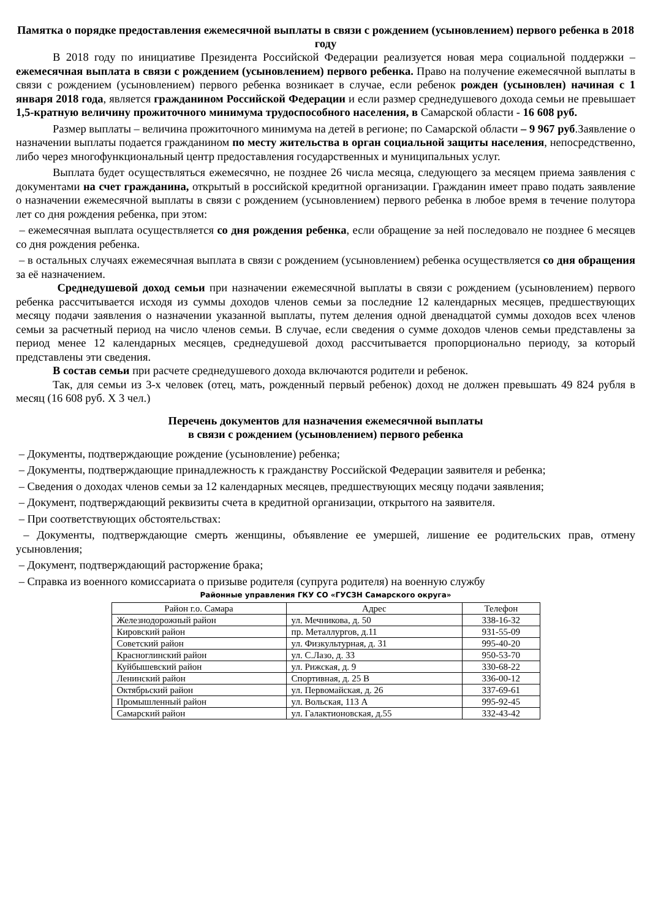Памятка о порядке предоставления ежемесячной выплаты в связи с рождением (усыновлением) первого ребенка в 2018 году
В 2018 году по инициативе Президента Российской Федерации реализуется новая мера социальной поддержки – ежемесячная выплата в связи с рождением (усыновлением) первого ребенка. Право на получение ежемесячной выплаты в связи с рождением (усыновлением) первого ребенка возникает в случае, если ребенок рожден (усыновлен) начиная с 1 января 2018 года, является гражданином Российской Федерации и если размер среднедушевого дохода семьи не превышает 1,5-кратную величину прожиточного минимума трудоспособного населения, в Самарской области - 16 608 руб.
Размер выплаты – величина прожиточного минимума на детей в регионе; по Самарской области – 9 967 руб.Заявление о назначении выплаты подается гражданином по месту жительства в орган социальной защиты населения, непосредственно, либо через многофункциональный центр предоставления государственных и муниципальных услуг.
Выплата будет осуществляться ежемесячно, не позднее 26 числа месяца, следующего за месяцем приема заявления с документами на счет гражданина, открытый в российской кредитной организации. Гражданин имеет право подать заявление о назначении ежемесячной выплаты в связи с рождением (усыновлением) первого ребенка в любое время в течение полутора лет со дня рождения ребенка, при этом:
– ежемесячная выплата осуществляется со дня рождения ребенка, если обращение за ней последовало не позднее 6 месяцев со дня рождения ребенка.
– в остальных случаях ежемесячная выплата в связи с рождением (усыновлением) ребенка осуществляется со дня обращения за её назначением.
Среднедушевой доход семьи при назначении ежемесячной выплаты в связи с рождением (усыновлением) первого ребенка рассчитывается исходя из суммы доходов членов семьи за последние 12 календарных месяцев, предшествующих месяцу подачи заявления о назначении указанной выплаты, путем деления одной двенадцатой суммы доходов всех членов семьи за расчетный период на число членов семьи. В случае, если сведения о сумме доходов членов семьи представлены за период менее 12 календарных месяцев, среднедушевой доход рассчитывается пропорционально периоду, за который представлены эти сведения.
В состав семьи при расчете среднедушевого дохода включаются родители и ребенок.
Так, для семьи из 3-х человек (отец, мать, рожденный первый ребенок) доход не должен превышать 49 824 рубля в месяц (16 608 руб. Х 3 чел.)
Перечень документов для назначения ежемесячной выплаты
в связи с рождением (усыновлением) первого ребенка
– Документы, подтверждающие рождение (усыновление) ребенка;
– Документы, подтверждающие принадлежность к гражданству Российской Федерации заявителя и ребенка;
– Сведения о доходах членов семьи за 12 календарных месяцев, предшествующих месяцу подачи заявления;
– Документ, подтверждающий реквизиты счета в кредитной организации, открытого на заявителя.
– При соответствующих обстоятельствах:
– Документы, подтверждающие смерть женщины, объявление ее умершей, лишение ее родительских прав, отмену усыновления;
– Документ, подтверждающий расторжение брака;
– Справка из военного комиссариата о призыве родителя (супруга родителя) на военную службу
Районные управления ГКУ СО «ГУСЗН Самарского округа»
| Район г.о. Самара | Адрес | Телефон |
| --- | --- | --- |
| Железнодорожный район | ул. Мечникова, д. 50 | 338-16-32 |
| Кировский район | пр. Металлургов, д.11 | 931-55-09 |
| Советский район | ул. Физкультурная, д. 31 | 995-40-20 |
| Красноглинский район | ул. С.Лазо, д. 33 | 950-53-70 |
| Куйбышевский район | ул. Рижская, д. 9 | 330-68-22 |
| Ленинский район | Спортивная, д. 25 В | 336-00-12 |
| Октябрьский район | ул. Первомайская, д. 26 | 337-69-61 |
| Промышленный район | ул. Вольская, 113 А | 995-92-45 |
| Самарский район | ул. Галактионовская, д.55 | 332-43-42 |